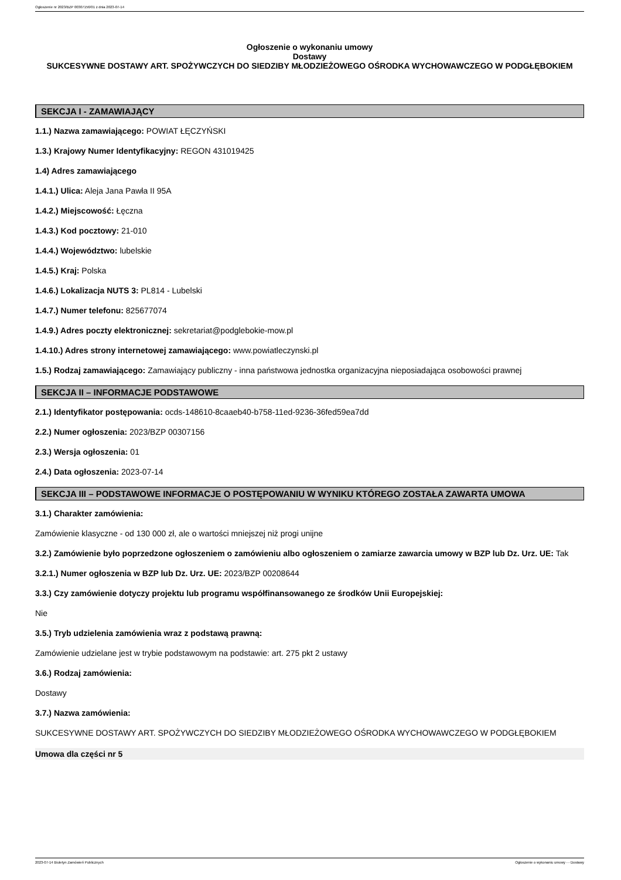Ogłoszenie nr 2023/BZP 00307156/01 z dnia 2023-07-14
Ogłoszenie o wykonaniu umowy
Dostawy
SUKCESYWNE DOSTAWY ART. SPOŻYWCZYCH DO SIEDZIBY MŁODZIEŻOWEGO OŚRODKA WYCHOWAWCZEGO W PODGŁĘBOKIEM
SEKCJA I - ZAMAWIAJĄCY
1.1.) Nazwa zamawiającego: POWIAT ŁĘCZYŃSKI
1.3.) Krajowy Numer Identyfikacyjny: REGON 431019425
1.4) Adres zamawiającego
1.4.1.) Ulica: Aleja Jana Pawła II 95A
1.4.2.) Miejscowość: Łęczna
1.4.3.) Kod pocztowy: 21-010
1.4.4.) Województwo: lubelskie
1.4.5.) Kraj: Polska
1.4.6.) Lokalizacja NUTS 3: PL814 - Lubelski
1.4.7.) Numer telefonu: 825677074
1.4.9.) Adres poczty elektronicznej: sekretariat@podglebokie-mow.pl
1.4.10.) Adres strony internetowej zamawiającego: www.powiatleczynski.pl
1.5.) Rodzaj zamawiającego: Zamawiający publiczny - inna państwowa jednostka organizacyjna nieposiadająca osobowości prawnej
SEKCJA II – INFORMACJE PODSTAWOWE
2.1.) Identyfikator postępowania: ocds-148610-8caaeb40-b758-11ed-9236-36fed59ea7dd
2.2.) Numer ogłoszenia: 2023/BZP 00307156
2.3.) Wersja ogłoszenia: 01
2.4.) Data ogłoszenia: 2023-07-14
SEKCJA III – PODSTAWOWE INFORMACJE O POSTĘPOWANIU W WYNIKU KTÓREGO ZOSTAŁA ZAWARTA UMOWA
3.1.) Charakter zamówienia:
Zamówienie klasyczne - od 130 000 zł, ale o wartości mniejszej niż progi unijne
3.2.) Zamówienie było poprzedzone ogłoszeniem o zamówieniu albo ogłoszeniem o zamiarze zawarcia umowy w BZP lub Dz. Urz. UE: Tak
3.2.1.) Numer ogłoszenia w BZP lub Dz. Urz. UE: 2023/BZP 00208644
3.3.) Czy zamówienie dotyczy projektu lub programu współfinansowanego ze środków Unii Europejskiej:
Nie
3.5.) Tryb udzielenia zamówienia wraz z podstawą prawną:
Zamówienie udzielane jest w trybie podstawowym na podstawie: art. 275 pkt 2 ustawy
3.6.) Rodzaj zamówienia:
Dostawy
3.7.) Nazwa zamówienia:
SUKCESYWNE DOSTAWY ART. SPOŻYWCZYCH DO SIEDZIBY MŁODZIEŻOWEGO OŚRODKA WYCHOWAWCZEGO W PODGŁĘBOKIEM
Umowa dla części nr 5
2023-07-14 Biuletyn Zamówień Publicznych Ogłoszenie o wykonaniu umowy - - Dostawy